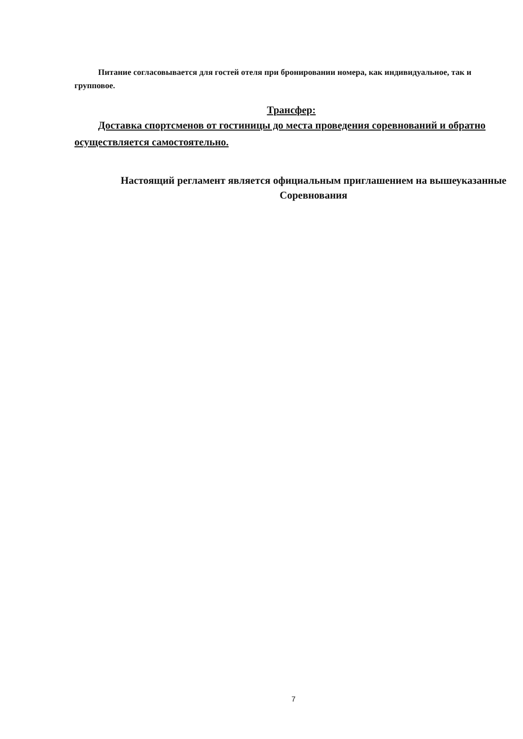Питание согласовывается для гостей отеля при бронировании номера, как индивидуальное, так и групповое.
Трансфер:
Доставка спортсменов от гостиницы до места проведения соревнований и обратно осуществляется самостоятельно.
Настоящий регламент является официальным приглашением на вышеуказанные Соревнования
7